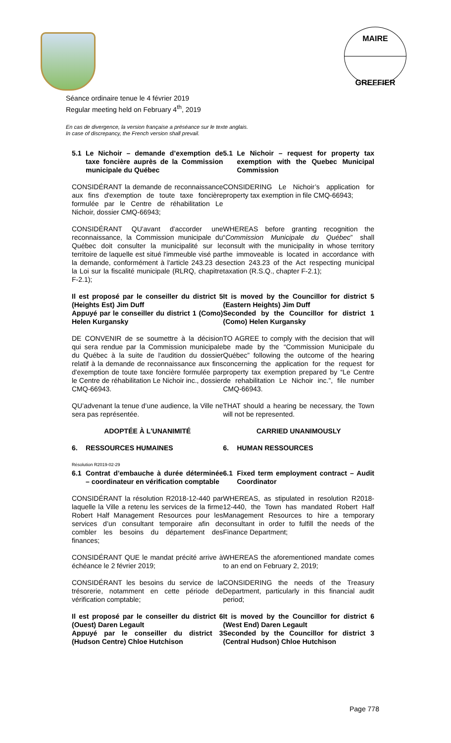MAIRE
GREFFIER
Séance ordinaire tenue le 4 février 2019
Regular meeting held on February 4<sup>th</sup>, 2019
En cas de divergence, la version française a préséance sur le texte anglais.
In case of discrepancy, the French version shall prevail.
5.1 Le Nichoir – demande d’exemption de taxe foncière auprès de la Commission municipale du Québec
5.1 Le Nichoir – request for property tax exemption with the Quebec Municipal Commission
CONSIDÉRANT la demande de reconnaissance aux fins d'exemption de toute taxe foncière formulée par le Centre de réhabilitation Le Nichoir, dossier CMQ-66943;
CONSIDERING Le Nichoir’s application for property tax exemption in file CMQ-66943;
CONSIDÉRANT QU'avant d'accorder une reconnaissance, la Commission municipale du Québec doit consulter la municipalité sur le territoire de laquelle est situé l'immeuble visé par la demande, conformément à l'article 243.23 de la Loi sur la fiscalité municipale (RLRQ, chapitre F-2.1);
WHEREAS before granting recognition the “Commission Municipale du Québec” shall consult with the municipality in whose territory the immoveable is located in accordance with section 243.23 of the Act respecting municipal taxation (R.S.Q., chapter F-2.1);
Il est proposé par le conseiller du district 5 (Heights Est) Jim Duff
Appuyé par le conseiller du district 1 (Como) Helen Kurgansky
It is moved by the Councillor for district 5 (Eastern Heights) Jim Duff
Seconded by the Councillor for district 1 (Como) Helen Kurgansky
DE CONVENIR de se soumettre à la décision qui sera rendue par la Commission municipale du Québec à la suite de l'audition du dossier relatif à la demande de reconnaissance aux fins d'exemption de toute taxe foncière formulée par le Centre de réhabilitation Le Nichoir inc., dossier CMQ-66943.
TO AGREE to comply with the decision that will be made by the “Commission Municipale du Québec” following the outcome of the hearing concerning the application for the request for property tax exemption prepared by “Le Centre de rehabilitation Le Nichoir inc.”, file number CMQ-66943.
QU’advenant la tenue d’une audience, la Ville ne sera pas représentée.
THAT should a hearing be necessary, the Town will not be represented.
ADOPTÉE À L'UNANIMITÉ CARRIED UNANIMOUSLY
6. RESSOURCES HUMAINES 6. HUMAN RESSOURCES
Résolution R2019-02-29
6.1 Contrat d’embauche à durée déterminée – coordinateur en vérification comptable
6.1 Fixed term employment contract – Audit Coordinator
CONSIDÉRANT la résolution R2018-12-440 par laquelle la Ville a retenu les services de la firme Robert Half Management Resources pour les services d’un consultant temporaire afin de combler les besoins du département des finances;
WHEREAS, as stipulated in resolution R2018-12-440, the Town has mandated Robert Half Management Resources to hire a temporary consultant in order to fulfill the needs of the Finance Department;
CONSIDÉRANT QUE le mandat précité arrive à échéance le 2 février 2019;
WHEREAS the aforementioned mandate comes to an end on February 2, 2019;
CONSIDÉRANT les besoins du service de la trésorerie, notamment en cette période de vérification comptable;
CONSIDERING the needs of the Treasury Department, particularly in this financial audit period;
Il est proposé par le conseiller du district 6 (Ouest) Daren Legault
Appuyé par le conseiller du district 3 (Hudson Centre) Chloe Hutchison
It is moved by the Councillor for district 6 (West End) Daren Legault
Seconded by the Councillor for district 3 (Central Hudson) Chloe Hutchison
Page 778